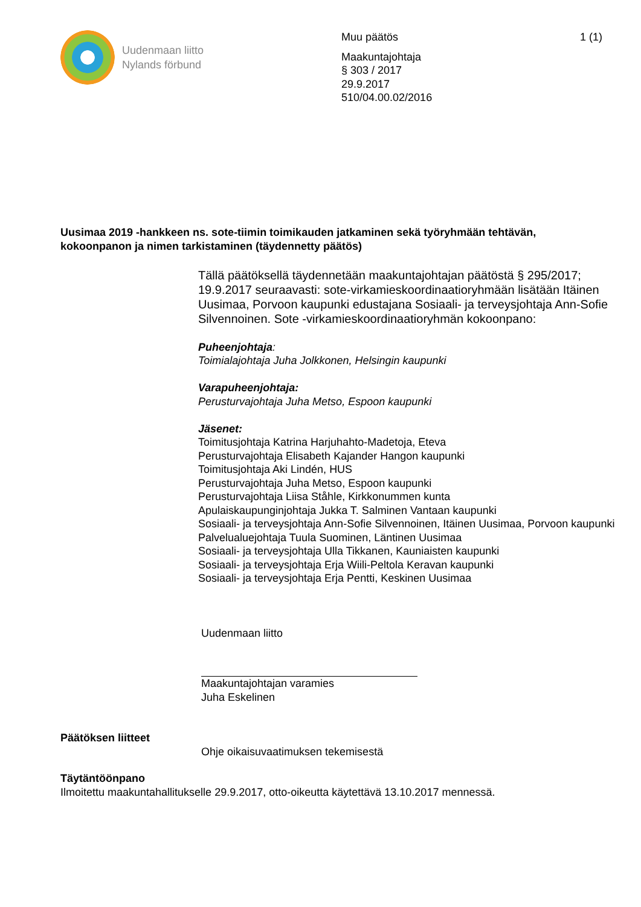Uudenmaan liitto
Nylands förbund
Muu päätös 1 (1)
Maakuntajohtaja
§ 303 / 2017
29.9.2017
510/04.00.02/2016
Uusimaa 2019 -hankkeen ns. sote-tiimin toimikauden jatkaminen sekä työryhmään tehtävän, kokoonpanon ja nimen tarkistaminen (täydennetty päätös)
Tällä päätöksellä täydennetään maakuntajohtajan päätöstä § 295/2017; 19.9.2017 seuraavasti: sote-virkamieskoordinaatioryhmään lisätään Itäinen Uusimaa, Porvoon kaupunki edustajana Sosiaali- ja terveysjohtaja Ann-Sofie Silvennoinen. Sote -virkamieskoordinaatioryhmän kokoonpano:
Puheenjohtaja:
Toimialajohtaja Juha Jolkkonen, Helsingin kaupunki
Varapuheenjohtaja:
Perusturvajohtaja Juha Metso, Espoon kaupunki
Jäsenet:
Toimitusjohtaja Katrina Harjuhahto-Madetoja, Eteva
Perusturvajohtaja Elisabeth Kajander Hangon kaupunki
Toimitusjohtaja Aki Lindén, HUS
Perusturvajohtaja Juha Metso, Espoon kaupunki
Perusturvajohtaja Liisa Ståhle, Kirkkonummen kunta
Apulaiskaupunginjohtaja Jukka T. Salminen Vantaan kaupunki
Sosiaali- ja terveysjohtaja Ann-Sofie Silvennoinen, Itäinen Uusimaa, Porvoon kaupunki
Palvelualuejohtaja Tuula Suominen, Läntinen Uusimaa
Sosiaali- ja terveysjohtaja Ulla Tikkanen, Kauniaisten kaupunki
Sosiaali- ja terveysjohtaja Erja Wiili-Peltola Keravan kaupunki
Sosiaali- ja terveysjohtaja Erja Pentti, Keskinen Uusimaa
Uudenmaan liitto
Maakuntajohtajan varamies
Juha Eskelinen
Päätöksen liitteet
Ohje oikaisuvaatimuksen tekemisestä
Täytäntöönpano
Ilmoitettu maakuntahallitukselle 29.9.2017, otto-oikeutta käytettävä 13.10.2017 mennessä.